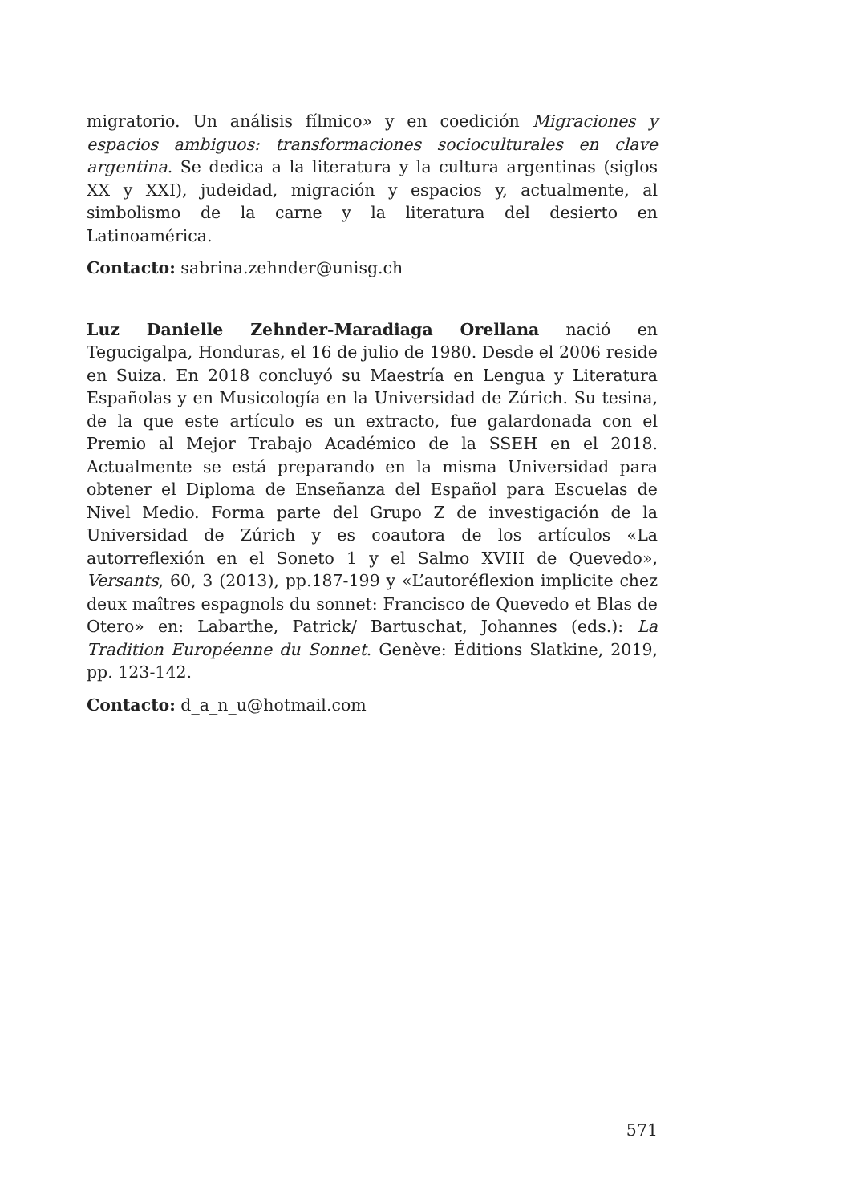migratorio. Un análisis fílmico» y en coedición Migraciones y espacios ambiguos: transformaciones socioculturales en clave argentina. Se dedica a la literatura y la cultura argentinas (siglos XX y XXI), judeidad, migración y espacios y, actualmente, al simbolismo de la carne y la literatura del desierto en Latinoamérica.
Contacto: sabrina.zehnder@unisg.ch
Luz Danielle Zehnder-Maradiaga Orellana nació en Tegucigalpa, Honduras, el 16 de julio de 1980. Desde el 2006 reside en Suiza. En 2018 concluyó su Maestría en Lengua y Literatura Españolas y en Musicología en la Universidad de Zúrich. Su tesina, de la que este artículo es un extracto, fue galardonada con el Premio al Mejor Trabajo Académico de la SSEH en el 2018. Actualmente se está preparando en la misma Universidad para obtener el Diploma de Enseñanza del Español para Escuelas de Nivel Medio. Forma parte del Grupo Z de investigación de la Universidad de Zúrich y es coautora de los artículos «La autorreflexión en el Soneto 1 y el Salmo XVIII de Quevedo», Versants, 60, 3 (2013), pp.187-199 y «L’autoréflexion implicite chez deux maîtres espagnols du sonnet: Francisco de Quevedo et Blas de Otero» en: Labarthe, Patrick/ Bartuschat, Johannes (eds.): La Tradition Européenne du Sonnet. Genève: Éditions Slatkine, 2019, pp. 123-142.
Contacto: d_a_n_u@hotmail.com
571